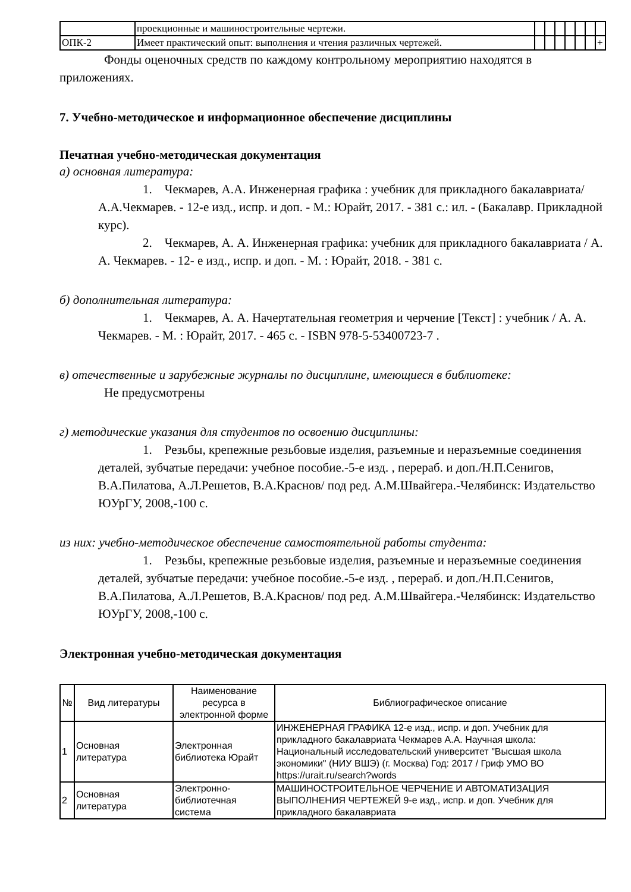| | проекционные и машиностроительные чертежи. | | | | | | | |
| ОПК-2 | Имеет практический опыт: выполнения и чтения различных чертежей. | | | | | | | + |
Фонды оценочных средств по каждому контрольному мероприятию находятся в приложениях.
7. Учебно-методическое и информационное обеспечение дисциплины
Печатная учебно-методическая документация
а) основная литература:
1. Чекмарев, А.А. Инженерная графика : учебник для прикладного бакалавриата/ А.А.Чекмарев. - 12-е изд., испр. и доп. - М.: Юрайт, 2017. - 381 с.: ил. - (Бакалавр. Прикладной курс).
2. Чекмарев, А. А. Инженерная графика: учебник для прикладного бакалавриата / А. А. Чекмарев. - 12- е изд., испр. и доп. - М. : Юрайт, 2018. - 381 с.
б) дополнительная литература:
1. Чекмарев, А. А. Начертательная геометрия и черчение [Текст] : учебник / А. А. Чекмарев. - М. : Юрайт, 2017. - 465 с. - ISBN 978-5-53400723-7 .
в) отечественные и зарубежные журналы по дисциплине, имеющиеся в библиотеке:
Не предусмотрены
г) методические указания для студентов по освоению дисциплины:
1. Резьбы, крепежные резьбовые изделия, разъемные и неразъемные соединения деталей, зубчатые передачи: учебное пособие.-5-е изд. , перераб. и доп./Н.П.Сенигов, В.А.Пилатова, А.Л.Решетов, В.А.Краснов/ под ред. А.М.Швайгера.-Челябинск: Издательство ЮУрГУ, 2008,-100 с.
из них: учебно-методическое обеспечение самостоятельной работы студента:
1. Резьбы, крепежные резьбовые изделия, разъемные и неразъемные соединения деталей, зубчатые передачи: учебное пособие.-5-е изд. , перераб. и доп./Н.П.Сенигов, В.А.Пилатова, А.Л.Решетов, В.А.Краснов/ под ред. А.М.Швайгера.-Челябинск: Издательство ЮУрГУ, 2008,-100 с.
Электронная учебно-методическая документация
| № | Вид литературы | Наименование ресурса в электронной форме | Библиографическое описание |
| --- | --- | --- | --- |
| 1 | Основная литература | Электронная библиотека Юрайт | ИНЖЕНЕРНАЯ ГРАФИКА 12-е изд., испр. и доп. Учебник для прикладного бакалавриата Чекмарев А.А. Научная школа: Национальный исследовательский университет "Высшая школа экономики" (НИУ ВШЭ) (г. Москва) Год: 2017 / Гриф УМО ВО https://urait.ru/search?words |
| 2 | Основная литература | Электронно-библиотечная система | МАШИНОСТРОИТЕЛЬНОЕ ЧЕРЧЕНИЕ И АВТОМАТИЗАЦИЯ ВЫПОЛНЕНИЯ ЧЕРТЕЖЕЙ 9-е изд., испр. и доп. Учебник для прикладного бакалавриата |